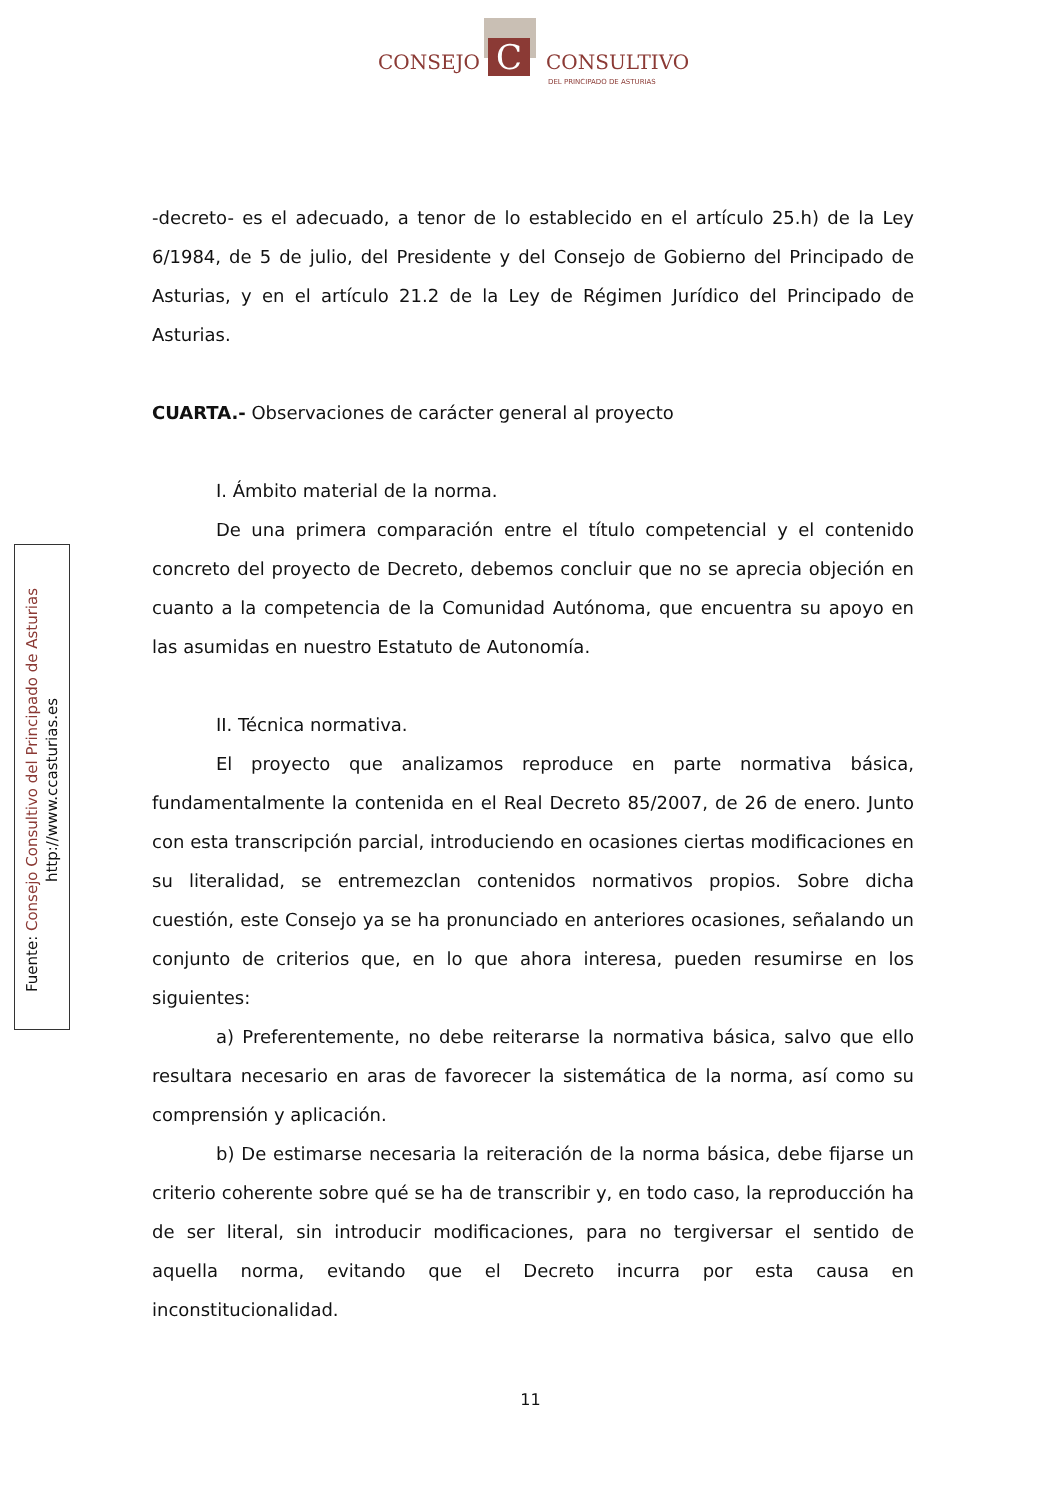C
CONSEJO CONSULTIVO
DEL PRINCIPADO DE ASTURIAS
Fuente: Consejo Consultivo del Principado de Asturias
http://www.ccasturias.es
-decreto- es el adecuado, a tenor de lo establecido en el artículo 25.h) de la Ley 6/1984, de 5 de julio, del Presidente y del Consejo de Gobierno del Principado de Asturias, y en el artículo 21.2 de la Ley de Régimen Jurídico del Principado de Asturias.
CUARTA.- Observaciones de carácter general al proyecto
I. Ámbito material de la norma.
De una primera comparación entre el título competencial y el contenido concreto del proyecto de Decreto, debemos concluir que no se aprecia objeción en cuanto a la competencia de la Comunidad Autónoma, que encuentra su apoyo en las asumidas en nuestro Estatuto de Autonomía.
II. Técnica normativa.
El proyecto que analizamos reproduce en parte normativa básica, fundamentalmente la contenida en el Real Decreto 85/2007, de 26 de enero. Junto con esta transcripción parcial, introduciendo en ocasiones ciertas modificaciones en su literalidad, se entremezclan contenidos normativos propios. Sobre dicha cuestión, este Consejo ya se ha pronunciado en anteriores ocasiones, señalando un conjunto de criterios que, en lo que ahora interesa, pueden resumirse en los siguientes:
a) Preferentemente, no debe reiterarse la normativa básica, salvo que ello resultara necesario en aras de favorecer la sistemática de la norma, así como su comprensión y aplicación.
b) De estimarse necesaria la reiteración de la norma básica, debe fijarse un criterio coherente sobre qué se ha de transcribir y, en todo caso, la reproducción ha de ser literal, sin introducir modificaciones, para no tergiversar el sentido de aquella norma, evitando que el Decreto incurra por esta causa en inconstitucionalidad.
11